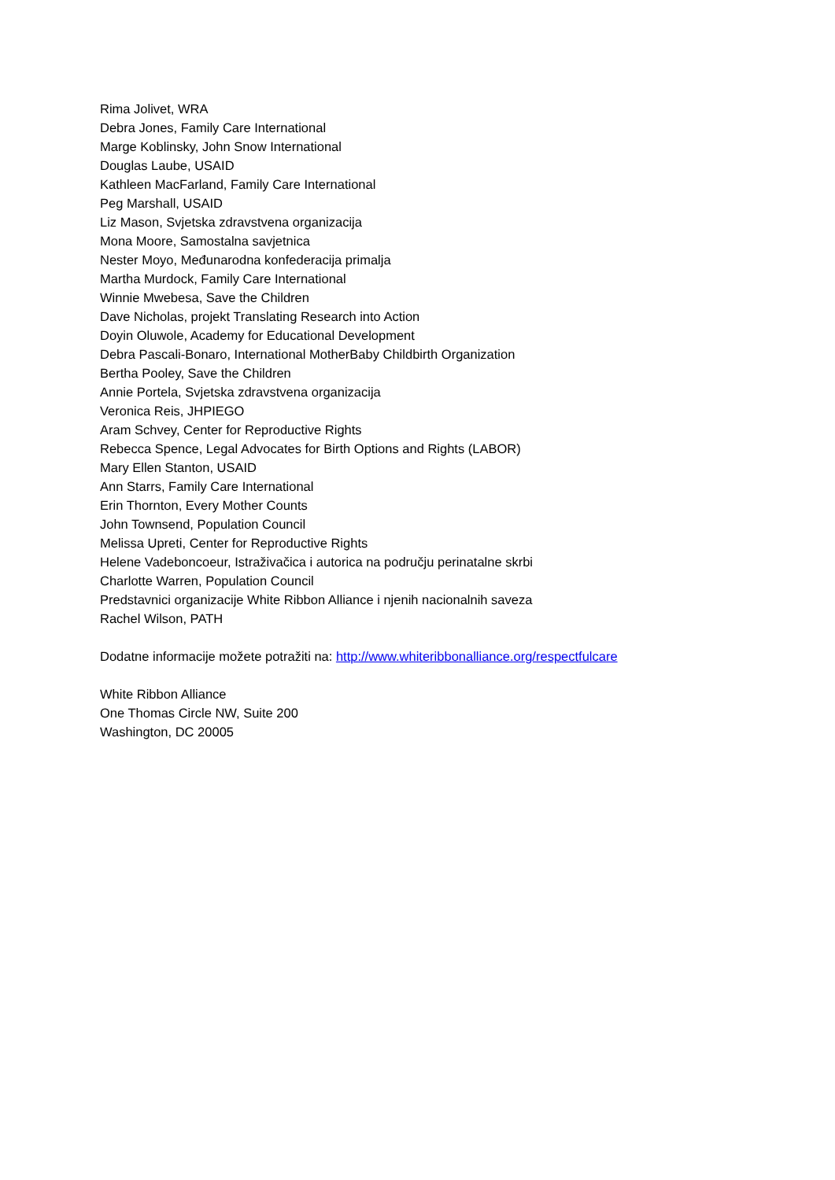Rima Jolivet, WRA
Debra Jones, Family Care International
Marge Koblinsky, John Snow International
Douglas Laube, USAID
Kathleen MacFarland, Family Care International
Peg Marshall, USAID
Liz Mason, Svjetska zdravstvena organizacija
Mona Moore, Samostalna savjetnica
Nester Moyo, Međunarodna konfederacija primalja
Martha Murdock, Family Care International
Winnie Mwebesa, Save the Children
Dave Nicholas, projekt Translating Research into Action
Doyin Oluwole, Academy for Educational Development
Debra Pascali-Bonaro, International MotherBaby Childbirth Organization
Bertha Pooley, Save the Children
Annie Portela, Svjetska zdravstvena organizacija
Veronica Reis, JHPIEGO
Aram Schvey, Center for Reproductive Rights
Rebecca Spence, Legal Advocates for Birth Options and Rights (LABOR)
Mary Ellen Stanton, USAID
Ann Starrs, Family Care International
Erin Thornton, Every Mother Counts
John Townsend, Population Council
Melissa Upreti, Center for Reproductive Rights
Helene Vadeboncoeur, Istraživačica i autorica na području perinatalne skrbi
Charlotte Warren, Population Council
Predstavnici organizacije White Ribbon Alliance i njenih nacionalnih saveza
Rachel Wilson, PATH
Dodatne informacije možete potražiti na: http://www.whiteribbonalliance.org/respectfulcare
White Ribbon Alliance
One Thomas Circle NW, Suite 200
Washington, DC 20005